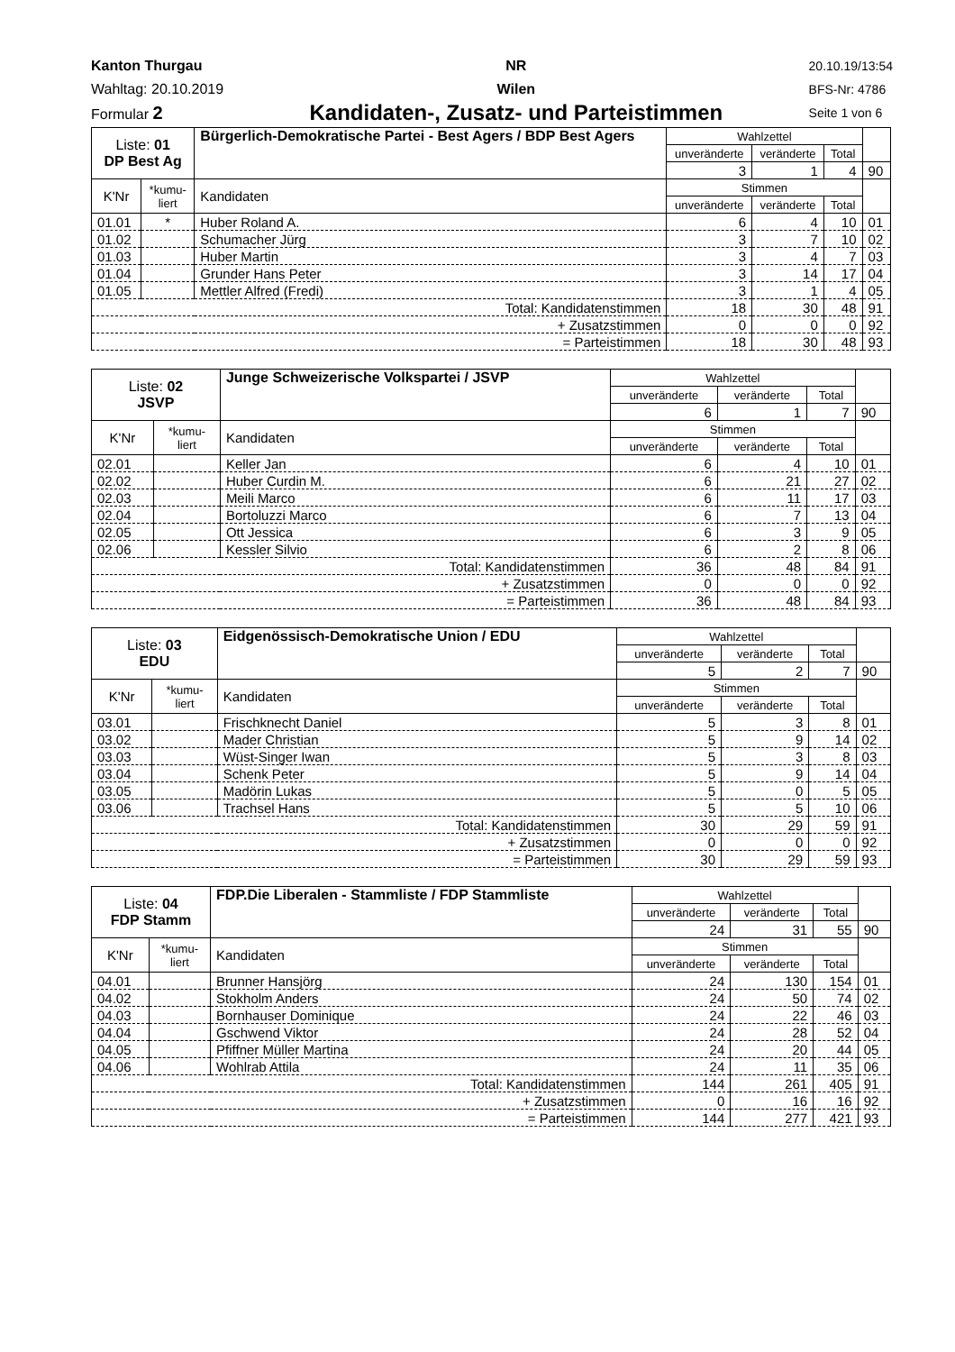Kanton Thurgau
Wahltag: 20.10.2019
Formular 2
NR
Wilen
Kandidaten-, Zusatz- und Parteistimmen
20.10.19/13:54
BFS-Nr: 4786
Seite 1 von 6
| Liste: 01 DP Best Ag | | Bürgerlich-Demokratische Partei - Best Agers / BDP Best Agers | Wahlzettel | | | |
| | | | unveränderte | veränderte | Total | |
| | | | 3 | 1 | 4 | 90 |
| K'Nr | *kumu- liert | Kandidaten | Stimmen | | | |
| | | | unveränderte | veränderte | Total | |
| 01.01 | * | Huber Roland A. | 6 | 4 | 10 | 01 |
| 01.02 | | Schumacher Jürg | 3 | 7 | 10 | 02 |
| 01.03 | | Huber Martin | 3 | 4 | 7 | 03 |
| 01.04 | | Grunder Hans Peter | 3 | 14 | 17 | 04 |
| 01.05 | | Mettler Alfred (Fredi) | 3 | 1 | 4 | 05 |
| Total: Kandidatenstimmen | | | 18 | 30 | 48 | 91 |
| + Zusatzstimmen | | | 0 | 0 | 0 | 92 |
| = Parteistimmen | | | 18 | 30 | 48 | 93 |
| Liste: 02 JSVP | | Junge Schweizerische Volkspartei / JSVP | Wahlzettel | | | |
| | | | unveränderte | veränderte | Total | |
| | | | 6 | 1 | 7 | 90 |
| K'Nr | *kumu- liert | Kandidaten | Stimmen | | | |
| | | | unveränderte | veränderte | Total | |
| 02.01 | | Keller Jan | 6 | 4 | 10 | 01 |
| 02.02 | | Huber Curdin M. | 6 | 21 | 27 | 02 |
| 02.03 | | Meili Marco | 6 | 11 | 17 | 03 |
| 02.04 | | Bortoluzzi Marco | 6 | 7 | 13 | 04 |
| 02.05 | | Ott Jessica | 6 | 3 | 9 | 05 |
| 02.06 | | Kessler Silvio | 6 | 2 | 8 | 06 |
| Total: Kandidatenstimmen | | | 36 | 48 | 84 | 91 |
| + Zusatzstimmen | | | 0 | 0 | 0 | 92 |
| = Parteistimmen | | | 36 | 48 | 84 | 93 |
| Liste: 03 EDU | | Eidgenössisch-Demokratische Union / EDU | Wahlzettel | | | |
| | | | unveränderte | veränderte | Total | |
| | | | 5 | 2 | 7 | 90 |
| K'Nr | *kumu- liert | Kandidaten | Stimmen | | | |
| | | | unveränderte | veränderte | Total | |
| 03.01 | | Frischknecht Daniel | 5 | 3 | 8 | 01 |
| 03.02 | | Mader Christian | 5 | 9 | 14 | 02 |
| 03.03 | | Wüst-Singer Iwan | 5 | 3 | 8 | 03 |
| 03.04 | | Schenk Peter | 5 | 9 | 14 | 04 |
| 03.05 | | Madörin Lukas | 5 | 0 | 5 | 05 |
| 03.06 | | Trachsel Hans | 5 | 5 | 10 | 06 |
| Total: Kandidatenstimmen | | | 30 | 29 | 59 | 91 |
| + Zusatzstimmen | | | 0 | 0 | 0 | 92 |
| = Parteistimmen | | | 30 | 29 | 59 | 93 |
| Liste: 04 FDP Stamm | | FDP.Die Liberalen - Stammliste / FDP Stammliste | Wahlzettel | | | |
| | | | unveränderte | veränderte | Total | |
| | | | 24 | 31 | 55 | 90 |
| K'Nr | *kumu- liert | Kandidaten | Stimmen | | | |
| | | | unveränderte | veränderte | Total | |
| 04.01 | | Brunner Hansjörg | 24 | 130 | 154 | 01 |
| 04.02 | | Stokholm Anders | 24 | 50 | 74 | 02 |
| 04.03 | | Bornhauser Dominique | 24 | 22 | 46 | 03 |
| 04.04 | | Gschwend Viktor | 24 | 28 | 52 | 04 |
| 04.05 | | Pfiffner Müller Martina | 24 | 20 | 44 | 05 |
| 04.06 | | Wohlrab Attila | 24 | 11 | 35 | 06 |
| Total: Kandidatenstimmen | | | 144 | 261 | 405 | 91 |
| + Zusatzstimmen | | | 0 | 16 | 16 | 92 |
| = Parteistimmen | | | 144 | 277 | 421 | 93 |